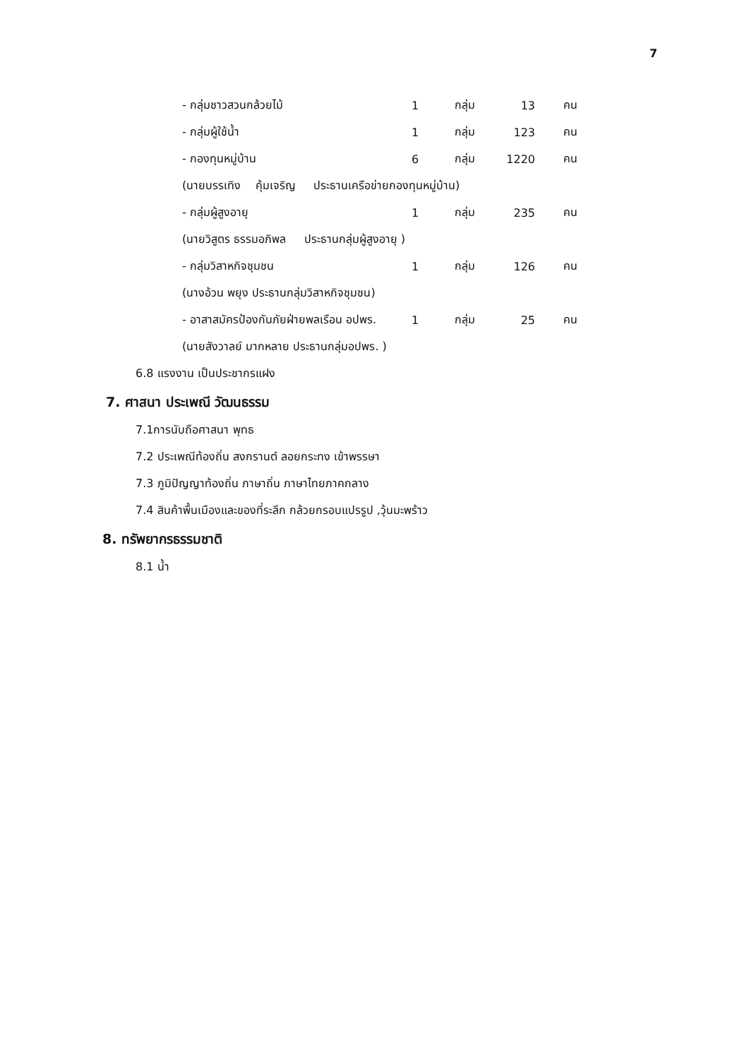7
- กลุ่มชาวสวนกล้วยไม้ 1 กลุ่ม 13 คน
- กลุ่มผู้ใช้น้ำ 1 กลุ่ม 123 คน
- กองทุนหมู่บ้าน 6 กลุ่ม 1220 คน
(นายบรรเทิง คุ้มเจริญ ประธานเครือข่ายกองทุนหมู่บ้าน)
- กลุ่มผู้สูงอายุ 1 กลุ่ม 235 คน
(นายวิสูตร ธรรมอภิพล ประธานกลุ่มผู้สูงอายุ )
- กลุ่มวิสาหกิจชุมชน 1 กลุ่ม 126 คน
(นางอ้วน พยุง ประธานกลุ่มวิสาหกิจชุมชน)
- อาสาสมัครป้องกันภัยฝ่ายพลเรือน อปพร. 1 กลุ่ม 25 คน
(นายสังวาลย์ มากหลาย ประธานกลุ่มอปพร. )
6.8 แรงงาน เป็นประชากรแฝง
7. ศาสนา ประเพณี วัฒนธรรม
7.1การนับถือศาสนา พุทธ
7.2 ประเพณีท้องถิ่น สงกรานต์ ลอยกระทง เข้าพรรษา
7.3 ภูมิปัญญาท้องถิ่น ภาษาถิ่น ภาษาไทยภาคกลาง
7.4 สินค้าพื้นเมืองและของที่ระลึก กล้วยกรอบแปรรูป ,วุ้นมะพร้าว
8. ทรัพยากรธรรมชาติ
8.1 น้ำ